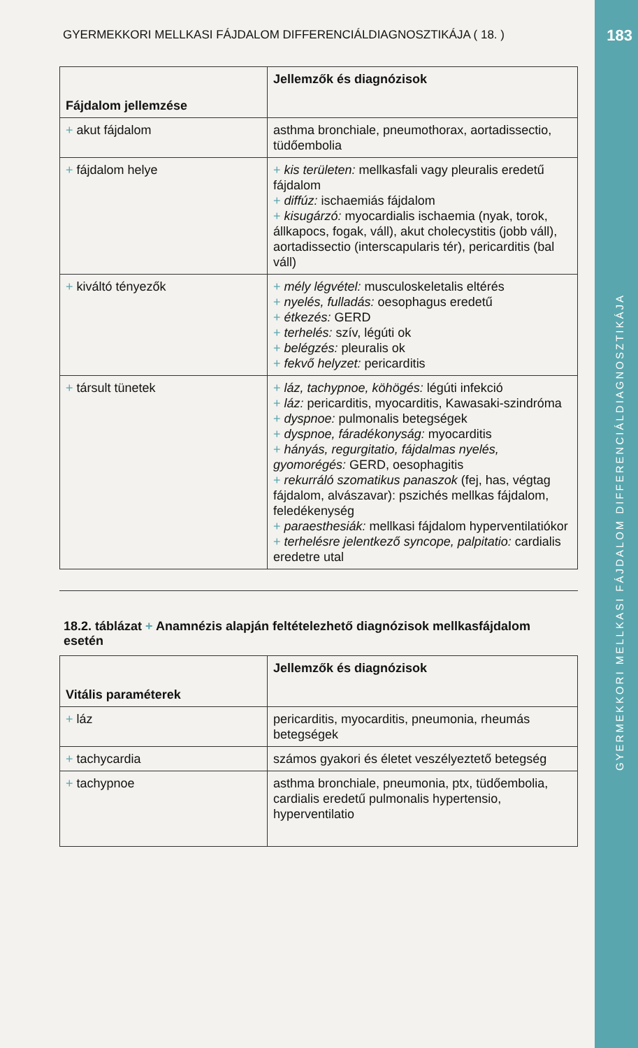183
GYERMEKKORI MELLKASI FÁJDALOM DIFFERENCIÁLDIAGNOSZTIKÁJA
GYERMEKKORI MELLKASI FÁJDALOM DIFFERENCIÁLDIAGNOSZTIKÁJA ( 18. )
| Fájdalom jellemzése | Jellemzők és diagnózisok |
| --- | --- |
| + akut fájdalom | asthma bronchiale, pneumothorax, aortadissectio, tüdőembolia |
| + fájdalom helye | + kis területen: mellkasfali vagy pleuralis eredetű fájdalom + diffúz: ischaemiás fájdalom + kisugárzó: myocardialis ischaemia (nyak, torok, állkapocs, fogak, váll), akut cholecystitis (jobb váll), aortadissectio (interscapularis tér), pericarditis (bal váll) |
| + kiváltó tényezők | + mély légvétel: musculoskeletalis eltérés + nyelés, fulladás: oesophagus eredetű + étkezés: GERD + terhelés: szív, légúti ok + belégzés: pleuralis ok + fekvő helyzet: pericarditis |
| + társult tünetek | + láz, tachypnoe, köhögés: légúti infekció + láz: pericarditis, myocarditis, Kawasaki-szindróma + dyspnoe: pulmonalis betegségek + dyspnoe, fáradékonyság: myocarditis + hányás, regurgitatio, fájdalmas nyelés, gyomorégés: GERD, oesophagitis + rekurráló szomatikus panaszok (fej, has, végtag fájdalom, alvászavar): pszichés mellkas fájdalom, feledékenység + paraesthesiák: mellkasi fájdalom hyperventilatiókor + terhelésre jelentkező syncope, palpitatio: cardialis eredetre utal |
18.2. táblázat + Anamnézis alapján feltételezhető diagnózisok mellkasfájdalom esetén
| Vitális paraméterek | Jellemzők és diagnózisok |
| --- | --- |
| + láz | pericarditis, myocarditis, pneumonia, rheumás betegségek |
| + tachycardia | számos gyakori és életet veszélyeztető betegség |
| + tachypnoe | asthma bronchiale, pneumonia, ptx, tüdőembolia, cardialis eredetű pulmonalis hypertensio, hyperventilatio |